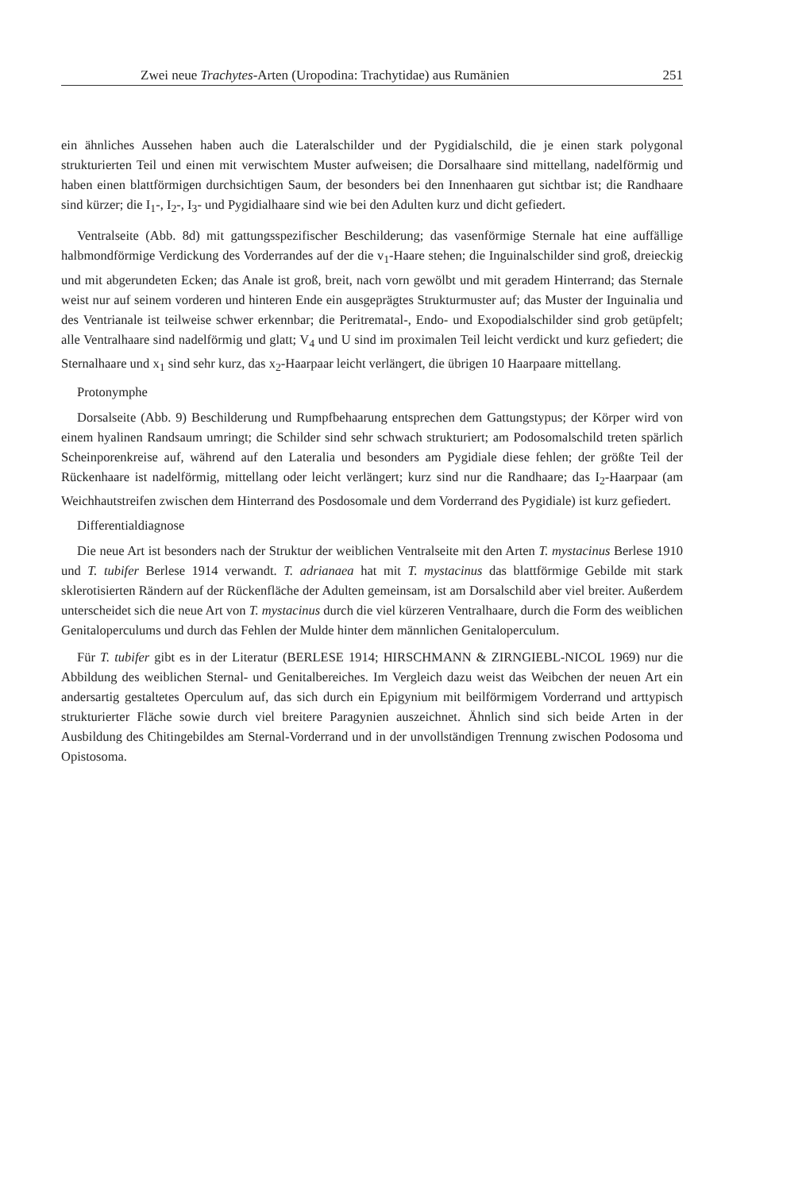Zwei neue Trachytes-Arten (Uropodina: Trachytidae) aus Rumänien 251
ein ähnliches Aussehen haben auch die Lateralschilder und der Pygidialschild, die je einen stark polygonal strukturierten Teil und einen mit verwischtem Muster aufweisen; die Dorsalhaare sind mittellang, nadelförmig und haben einen blattförmigen durchsichtigen Saum, der besonders bei den Innenhaaren gut sichtbar ist; die Randhaare sind kürzer; die I<sub>1</sub>-, I<sub>2</sub>-, I<sub>3</sub>- und Pygidialhaare sind wie bei den Adulten kurz und dicht gefiedert.
Ventralseite (Abb. 8d) mit gattungsspezifischer Beschilderung; das vasenförmige Sternale hat eine auffällige halbmondförmige Verdickung des Vorderrandes auf der die v<sub>1</sub>-Haare stehen; die Inguinalschilder sind groß, dreieckig und mit abgerundeten Ecken; das Anale ist groß, breit, nach vorn gewölbt und mit geradem Hinterrand; das Sternale weist nur auf seinem vorderen und hinteren Ende ein ausgeprägtes Strukturmuster auf; das Muster der Inguinalia und des Ventrianale ist teilweise schwer erkennbar; die Peritrematal-, Endo- und Exopodialschilder sind grob getüpfelt; alle Ventralhaare sind nadelförmig und glatt; V<sub>4</sub> und U sind im proximalen Teil leicht verdickt und kurz gefiedert; die Sternalhaare und x<sub>1</sub> sind sehr kurz, das x<sub>2</sub>-Haarpaar leicht verlängert, die übrigen 10 Haarpaare mittellang.
Protonymphe
Dorsalseite (Abb. 9) Beschilderung und Rumpfbehaarung entsprechen dem Gattungstypus; der Körper wird von einem hyalinen Randsaum umringt; die Schilder sind sehr schwach strukturiert; am Podosomalschild treten spärlich Scheinporenkreise auf, während auf den Lateralia und besonders am Pygidiale diese fehlen; der größte Teil der Rückenhaare ist nadelförmig, mittellang oder leicht verlängert; kurz sind nur die Randhaare; das I<sub>2</sub>-Haarpaar (am Weichhautstreifen zwischen dem Hinterrand des Posdosomale und dem Vorderrand des Pygidiale) ist kurz gefiedert.
Differentialdiagnose
Die neue Art ist besonders nach der Struktur der weiblichen Ventralseite mit den Arten T. mystacinus Berlese 1910 und T. tubifer Berlese 1914 verwandt. T. adrianaea hat mit T. mystacinus das blattförmige Gebilde mit stark sklerotisierten Rändern auf der Rückenfläche der Adulten gemeinsam, ist am Dorsalschild aber viel breiter. Außerdem unterscheidet sich die neue Art von T. mystacinus durch die viel kürzeren Ventralhaare, durch die Form des weiblichen Genitaloperculums und durch das Fehlen der Mulde hinter dem männlichen Genitaloperculum.
Für T. tubifer gibt es in der Literatur (BERLESE 1914; HIRSCHMANN & ZIRNGIEBL-NICOL 1969) nur die Abbildung des weiblichen Sternal- und Genitalbereiches. Im Vergleich dazu weist das Weibchen der neuen Art ein andersartig gestaltetes Operculum auf, das sich durch ein Epigynium mit beilförmigem Vorderrand und arttypisch strukturierter Fläche sowie durch viel breitere Paragynien auszeichnet. Ähnlich sind sich beide Arten in der Ausbildung des Chitingebildes am Sternal-Vorderrand und in der unvollständigen Trennung zwischen Podosoma und Opistosoma.